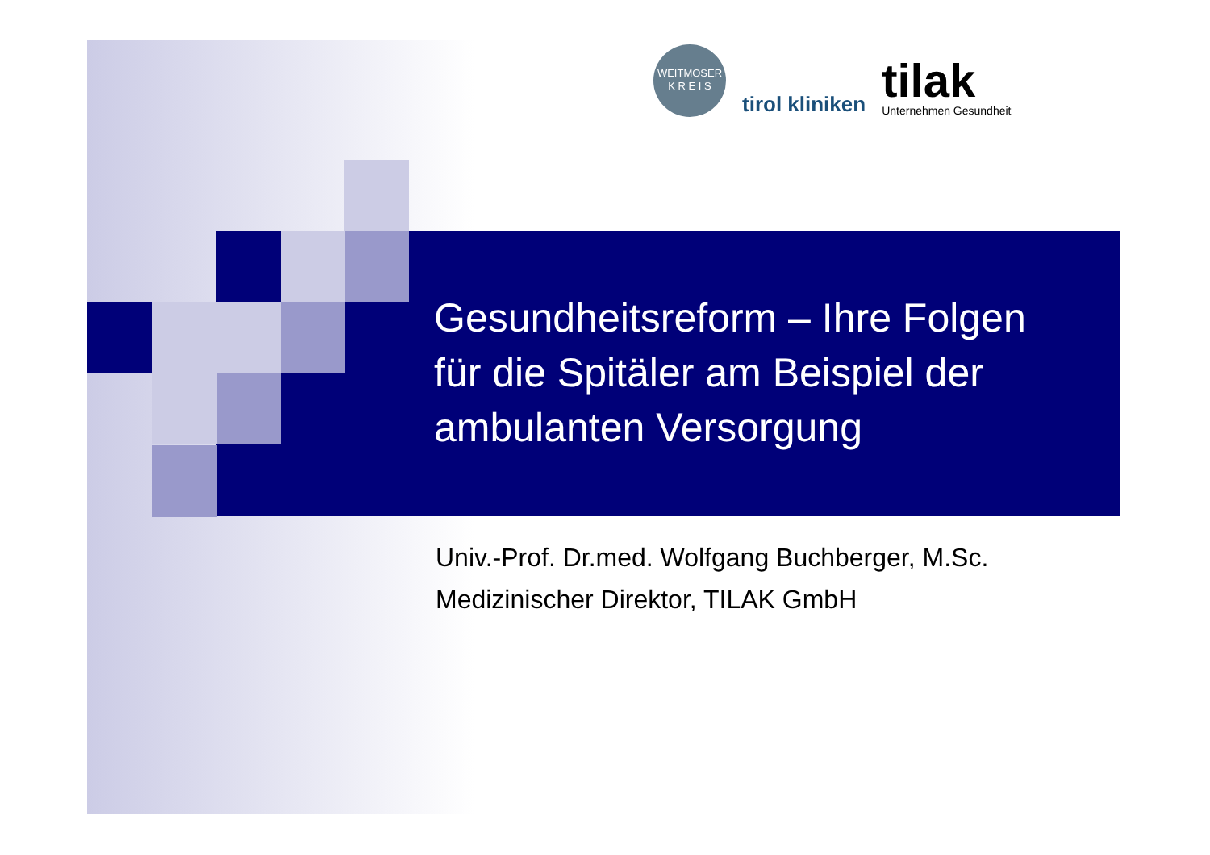WEITMOSER
K R E I S
tirol kliniken
tilak
Unternehmen Gesundheit
Gesundheitsreform – Ihre Folgen
für die Spitäler am Beispiel der
ambulanten Versorgung
Univ.-Prof. Dr.med. Wolfgang Buchberger, M.Sc.
Medizinischer Direktor, TILAK GmbH